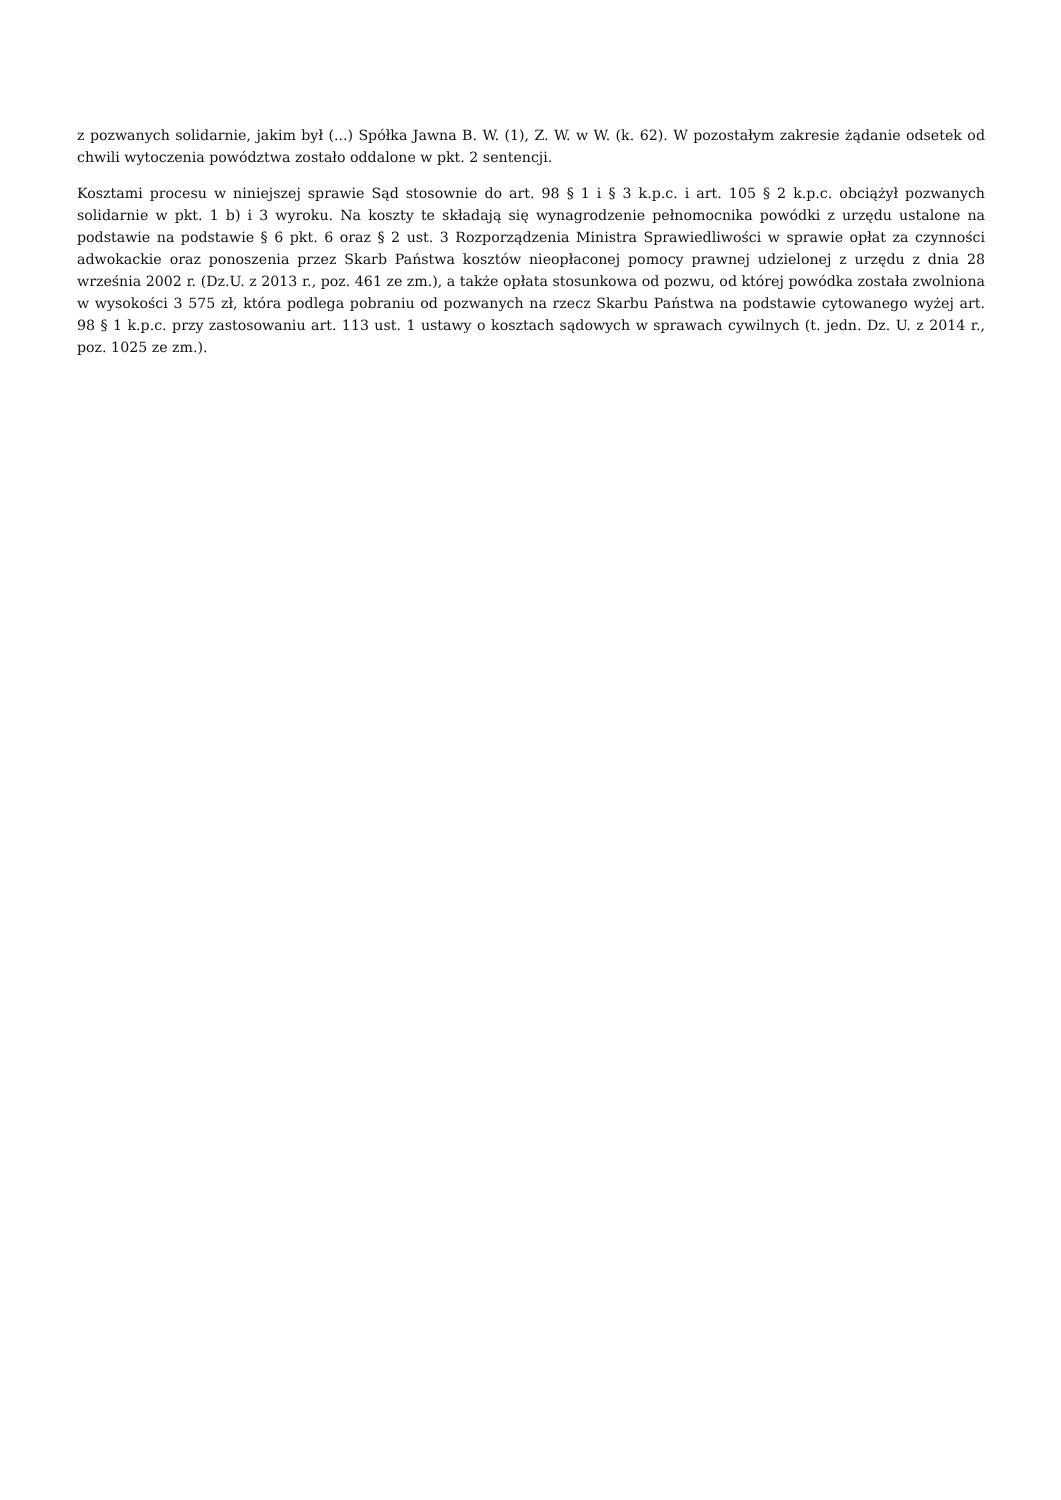z pozwanych solidarnie, jakim był (...) Spółka Jawna B. W. (1), Z. W. w W. (k. 62). W pozostałym zakresie żądanie odsetek od chwili wytoczenia powództwa zostało oddalone w pkt. 2 sentencji.
Kosztami procesu w niniejszej sprawie Sąd stosownie do art. 98 § 1 i § 3 k.p.c. i art. 105 § 2 k.p.c. obciążył pozwanych solidarnie w pkt. 1 b) i 3 wyroku. Na koszty te składają się wynagrodzenie pełnomocnika powódki z urzędu ustalone na podstawie na podstawie § 6 pkt. 6 oraz § 2 ust. 3 Rozporządzenia Ministra Sprawiedliwości w sprawie opłat za czynności adwokackie oraz ponoszenia przez Skarb Państwa kosztów nieopłaconej pomocy prawnej udzielonej z urzędu z dnia 28 września 2002 r. (Dz.U. z 2013 r., poz. 461 ze zm.), a także opłata stosunkowa od pozwu, od której powódka została zwolniona w wysokości 3 575 zł, która podlega pobraniu od pozwanych na rzecz Skarbu Państwa na podstawie cytowanego wyżej art. 98 § 1 k.p.c. przy zastosowaniu art. 113 ust. 1 ustawy o kosztach sądowych w sprawach cywilnych (t. jedn. Dz. U. z 2014 r., poz. 1025 ze zm.).